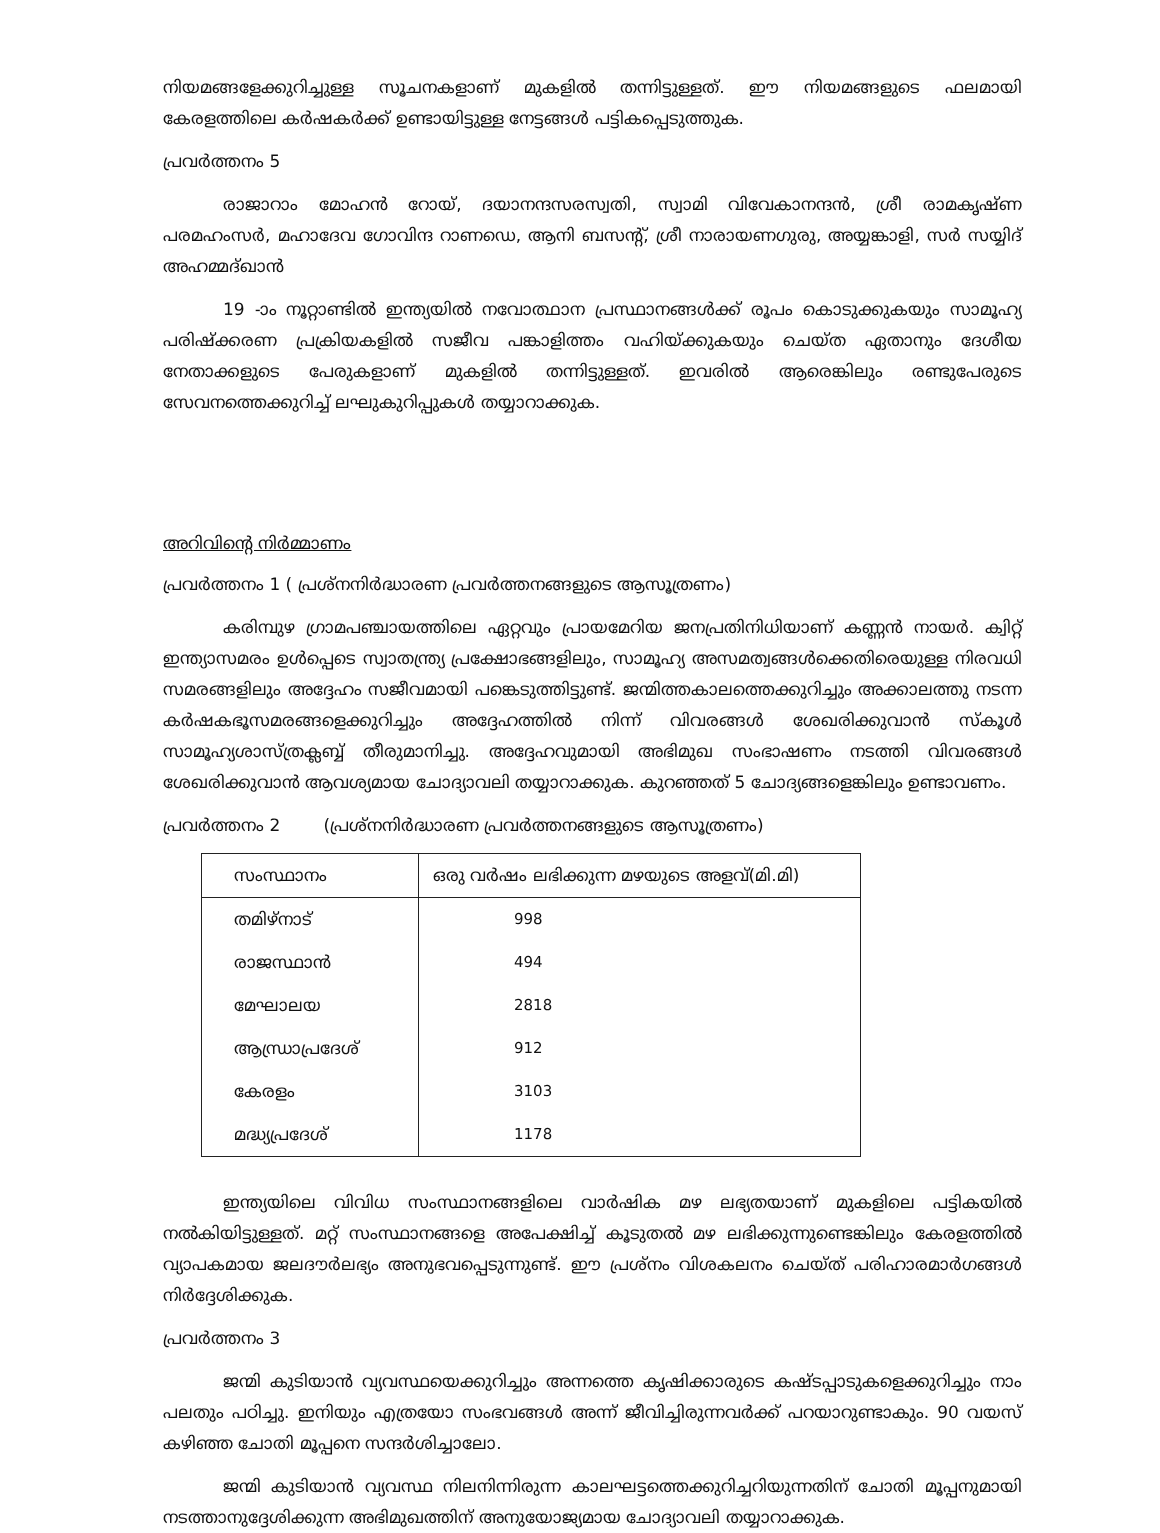നിയമങ്ങളേക്കുറിച്ചുള്ള സൂചനകളാണ് മുകളിൽ തന്നിട്ടുള്ളത്. ഈ നിയമങ്ങളുടെ ഫലമായി കേരളത്തിലെ കർഷകർക്ക് ഉണ്ടായിട്ടുള്ള നേട്ടങ്ങൾ പട്ടികപ്പെടുത്തുക.
പ്രവർത്തനം 5
രാജാറാം മോഹൻ റോയ്, ദയാനന്ദസരസ്വതി, സ്വാമി വിവേകാനന്ദൻ, ശ്രീ രാമകൃഷ്ണ പരമഹംസർ, മഹാദേവ ഗോവിന്ദ റാണഡെ, ആനി ബസന്റ്, ശ്രീ നാരായണഗുരു, അയ്യങ്കാളി, സർ സയ്യിദ് അഹമ്മദ്ഖാൻ
19 -ാം നൂറ്റാണ്ടിൽ ഇന്ത്യയിൽ നവോത്ഥാന പ്രസ്ഥാനങ്ങൾക്ക് രൂപം കൊടുക്കുകയും സാമൂഹ്യ പരിഷ്ക്കരണ പ്രക്രിയകളിൽ സജീവ പങ്കാളിത്തം വഹിയ്ക്കുകയും ചെയ്ത ഏതാനും ദേശീയ നേതാക്കളുടെ പേരുകളാണ് മുകളിൽ തന്നിട്ടുള്ളത്. ഇവരിൽ ആരെങ്കിലും രണ്ടുപേരുടെ സേവനത്തെക്കുറിച്ച് ലഘുകുറിപ്പുകൾ തയ്യാറാക്കുക.
അറിവിന്റെ നിർമ്മാണം
പ്രവർത്തനം 1 ( പ്രശ്നനിർദ്ധാരണ പ്രവർത്തനങ്ങളുടെ ആസൂത്രണം)
കരിമ്പുഴ ഗ്രാമപഞ്ചായത്തിലെ ഏറ്റവും പ്രായമേറിയ ജനപ്രതിനിധിയാണ് കണ്ണൻ നായർ. ക്വിറ്റ് ഇന്ത്യാസമരം ഉൾപ്പെടെ സ്വാതന്ത്ര്യ പ്രക്ഷോഭങ്ങളിലും, സാമൂഹ്യ അസമത്വങ്ങൾക്കെതിരെയുള്ള നിരവധി സമരങ്ങളിലും അദ്ദേഹം സജീവമായി പങ്കെടുത്തിട്ടുണ്ട്. ജന്മിത്തകാലത്തെക്കുറിച്ചും അക്കാലത്തു നടന്ന കർഷകഭൂസമരങ്ങളെക്കുറിച്ചും അദ്ദേഹത്തിൽ നിന്ന് വിവരങ്ങൾ ശേഖരിക്കുവാൻ സ്കൂൾ സാമൂഹ്യശാസ്ത്രക്ലബ്ബ് തീരുമാനിച്ചു. അദ്ദേഹവുമായി അഭിമുഖ സംഭാഷണം നടത്തി വിവരങ്ങൾ ശേഖരിക്കുവാൻ ആവശ്യമായ ചോദ്യാവലി തയ്യാറാക്കുക. കുറഞ്ഞത് 5 ചോദ്യങ്ങളെങ്കിലും ഉണ്ടാവണം.
പ്രവർത്തനം 2 (പ്രശ്നനിർദ്ധാരണ പ്രവർത്തനങ്ങളുടെ ആസൂത്രണം)
| സംസ്ഥാനം | ഒരു വർഷം ലഭിക്കുന്ന മഴയുടെ അളവ്(മി.മി) |
| --- | --- |
| തമിഴ്നാട് | 998 |
| രാജസ്ഥാൻ | 494 |
| മേഘാലയ | 2818 |
| ആന്ധ്രാപ്രദേശ് | 912 |
| കേരളം | 3103 |
| മദ്ധ്യപ്രദേശ് | 1178 |
ഇന്ത്യയിലെ വിവിധ സംസ്ഥാനങ്ങളിലെ വാർഷിക മഴ ലഭ്യതയാണ് മുകളിലെ പട്ടികയിൽ നൽകിയിട്ടുള്ളത്. മറ്റ് സംസ്ഥാനങ്ങളെ അപേക്ഷിച്ച് കൂടുതൽ മഴ ലഭിക്കുന്നുണ്ടെങ്കിലും കേരളത്തിൽ വ്യാപകമായ ജലദൗർലഭ്യം അനുഭവപ്പെടുന്നുണ്ട്. ഈ പ്രശ്നം വിശകലനം ചെയ്ത് പരിഹാരമാർഗങ്ങൾ നിർദ്ദേശിക്കുക.
പ്രവർത്തനം 3
ജന്മി കുടിയാൻ വ്യവസ്ഥയെക്കുറിച്ചും അന്നത്തെ കൃഷിക്കാരുടെ കഷ്ടപ്പാടുകളെക്കുറിച്ചും നാം പലതും പഠിച്ചു. ഇനിയും എത്രയോ സംഭവങ്ങൾ അന്ന് ജീവിച്ചിരുന്നവർക്ക് പറയാറുണ്ടാകും. 90 വയസ് കഴിഞ്ഞ ചോതി മൂപ്പനെ സന്ദർശിച്ചാലോ.
ജന്മി കുടിയാൻ വ്യവസ്ഥ നിലനിന്നിരുന്ന കാലഘട്ടത്തെക്കുറിച്ചറിയുന്നതിന് ചോതി മൂപ്പനുമായി നടത്താനുദ്ദേശിക്കുന്ന അഭിമുഖത്തിന് അനുയോജ്യമായ ചോദ്യാവലി തയ്യാറാക്കുക.